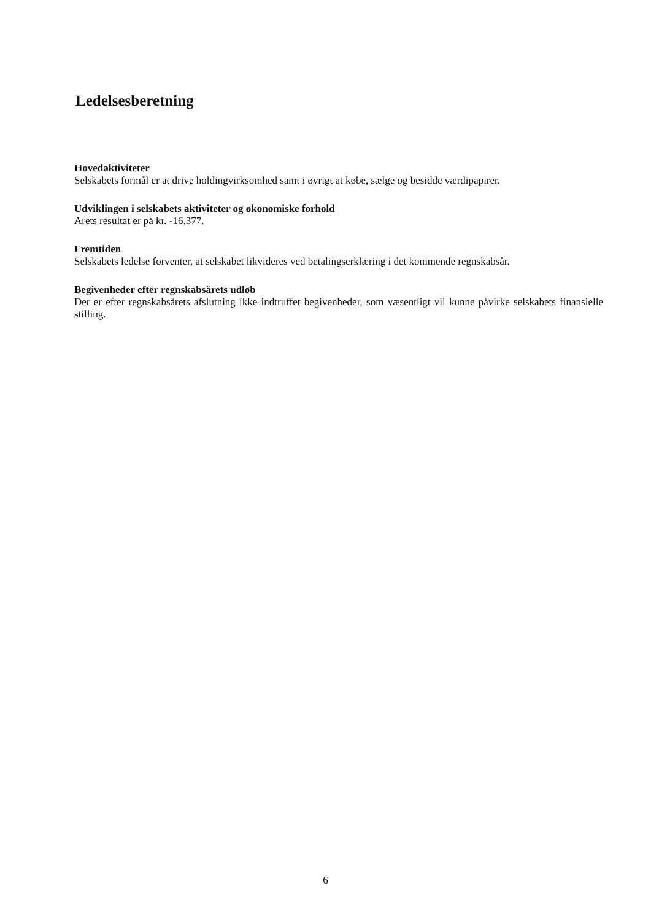Ledelsesberetning
Hovedaktiviteter
Selskabets formål er at drive holdingvirksomhed samt i øvrigt at købe, sælge og besidde værdipapirer.
Udviklingen i selskabets aktiviteter og økonomiske forhold
Årets resultat er på kr. -16.377.
Fremtiden
Selskabets ledelse forventer, at selskabet likvideres ved betalingserklæring i det kommende regnskabsår.
Begivenheder efter regnskabsårets udløb
Der er efter regnskabsårets afslutning ikke indtruffet begivenheder, som væsentligt vil kunne påvirke selskabets finansielle stilling.
6